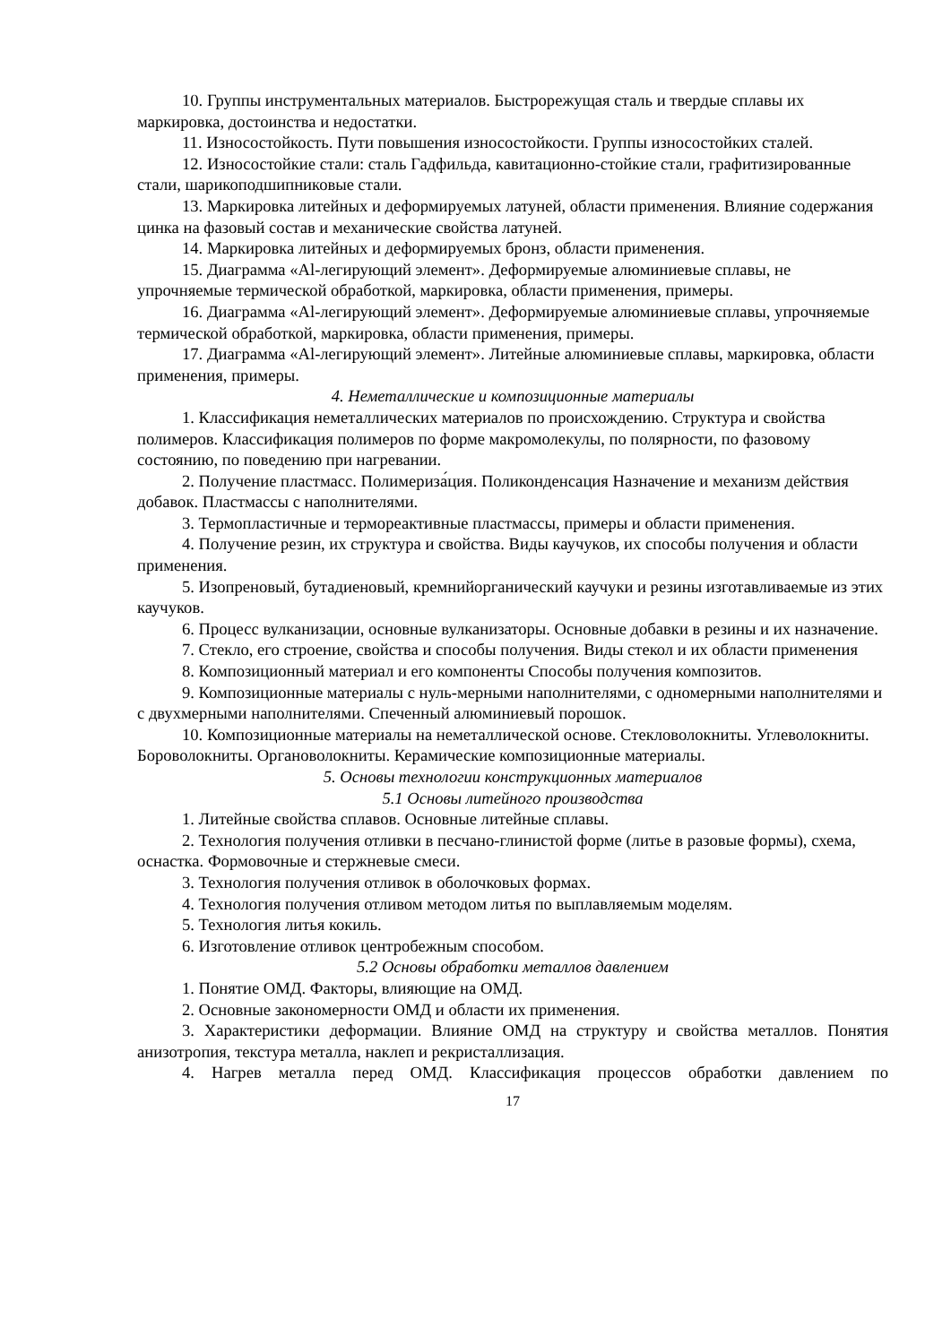10. Группы инструментальных материалов. Быстрорежущая сталь и твердые сплавы их маркировка, достоинства и недостатки.
11. Износостойкость. Пути повышения износостойкости. Группы износостойких сталей.
12. Износостойкие стали: сталь Гадфильда, кавитационно-стойкие стали, графитизированные стали, шарикоподшипниковые стали.
13. Маркировка литейных и деформируемых латуней, области применения. Влияние содержания цинка на фазовый состав и механические свойства латуней.
14. Маркировка литейных и деформируемых бронз, области применения.
15. Диаграмма «Al-легирующий элемент». Деформируемые алюминиевые сплавы, не упрочняемые термической обработкой, маркировка, области применения, примеры.
16. Диаграмма «Al-легирующий элемент». Деформируемые алюминиевые сплавы, упрочняемые термической обработкой, маркировка, области применения, примеры.
17. Диаграмма «Al-легирующий элемент». Литейные алюминиевые сплавы, маркировка, области применения, примеры.
4. Неметаллические и композиционные материалы
1. Классификация неметаллических материалов по происхождению. Структура и свойства полимеров. Классификация полимеров по форме макромолекулы, по полярности, по фазовому состоянию, по поведению при нагревании.
2. Получение пластмасс. Полимериза́ция. Поликонденсация Назначение и механизм действия добавок. Пластмассы с наполнителями.
3. Термопластичные и термореактивные пластмассы, примеры и области применения.
4. Получение резин, их структура и свойства. Виды каучуков, их способы получения и области применения.
5. Изопреновый, бутадиеновый, кремнийорганический каучуки и резины изготавливаемые из этих каучуков.
6. Процесс вулканизации, основные вулканизаторы. Основные добавки в резины и их назначение.
7. Стекло, его строение, свойства и способы получения. Виды стекол и их области применения
8. Композиционный материал и его компоненты Способы получения композитов.
9. Композиционные материалы с нуль-мерными наполнителями, с одномерными наполнителями и с двухмерными наполнителями. Спеченный алюминиевый порошок.
10. Композиционные материалы на неметаллической основе. Стекловолокниты. Углеволокниты. Бороволокниты. Органоволокниты. Керамические композиционные материалы.
5. Основы технологии конструкционных материалов
5.1 Основы литейного производства
1. Литейные свойства сплавов. Основные литейные сплавы.
2. Технология получения отливки в песчано-глинистой форме (литье в разовые формы), схема, оснастка. Формовочные и стержневые смеси.
3. Технология получения отливок в оболочковых формах.
4. Технология получения отливом методом литья по выплавляемым моделям.
5. Технология литья кокиль.
6. Изготовление отливок центробежным способом.
5.2 Основы обработки металлов давлением
1. Понятие ОМД. Факторы, влияющие на ОМД.
2. Основные закономерности ОМД и области их применения.
3. Характеристики деформации. Влияние ОМД на структуру и свойства металлов. Понятия анизотропия, текстура металла, наклеп и рекристаллизация.
4. Нагрев металла перед ОМД. Классификация процессов обработки давлением по
17